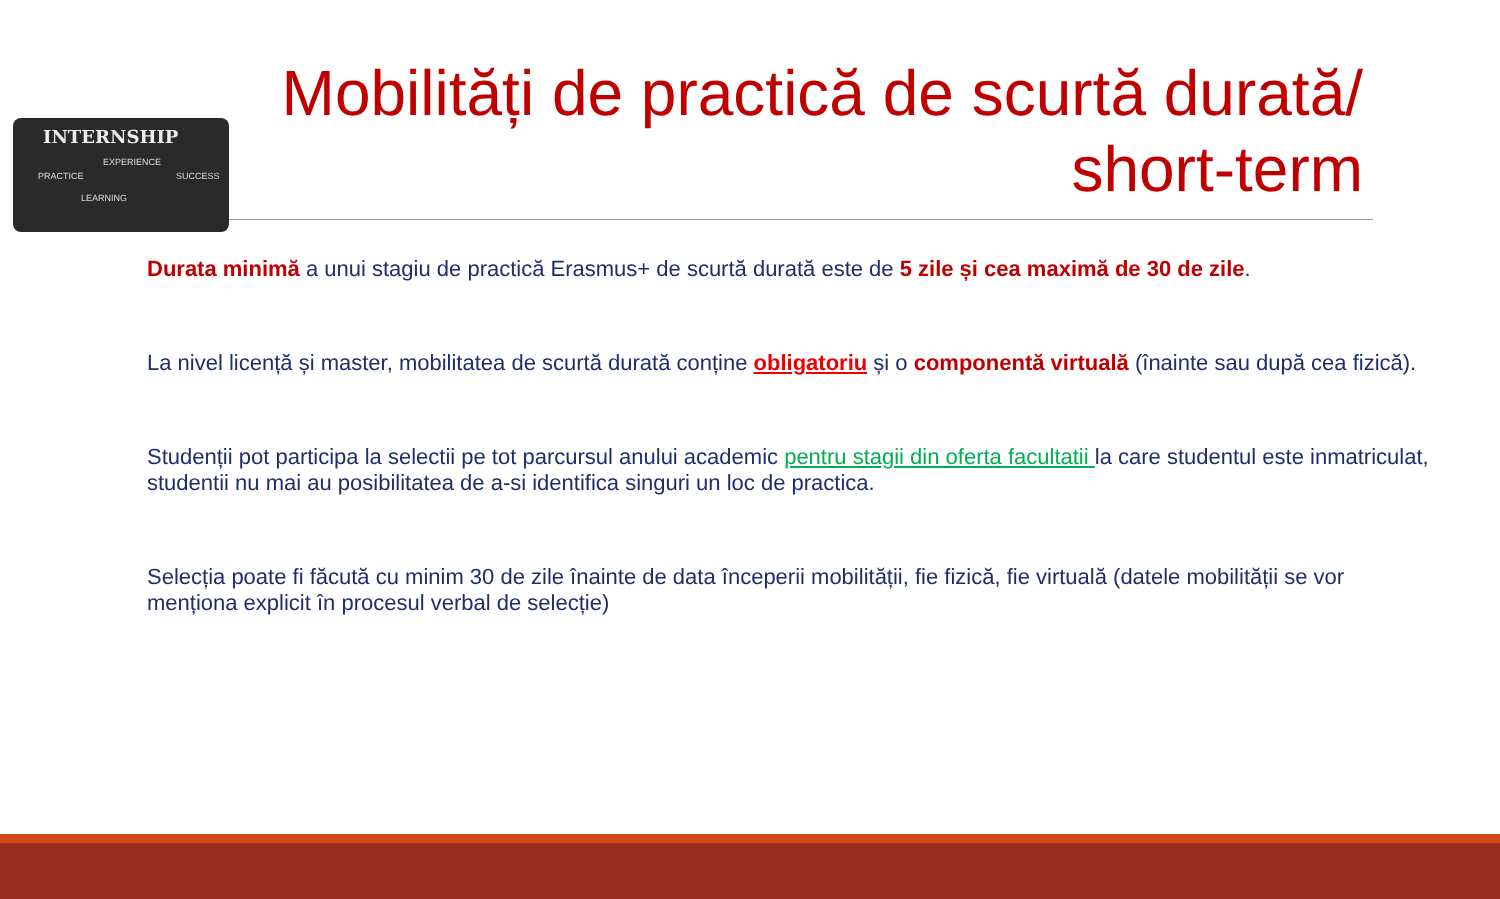INTERNSHIP
EXPERIENCE
PRACTICE SUCCESS
LEARNING
Mobilități de practică de scurtă durată/
short-term
Durata minimă a unui stagiu de practică Erasmus+ de scurtă durată este de 5 zile și cea maximă de 30 de zile.
La nivel licență și master, mobilitatea de scurtă durată conține obligatoriu și o componentă virtuală (înainte sau după cea fizică).
Studenții pot participa la selectii pe tot parcursul anului academic pentru stagii din oferta facultatii la care studentul este inmatriculat, studentii nu mai au posibilitatea de a-si identifica singuri un loc de practica.
Selecția poate fi făcută cu minim 30 de zile înainte de data începerii mobilității, fie fizică, fie virtuală (datele mobilității se vor menționa explicit în procesul verbal de selecție)